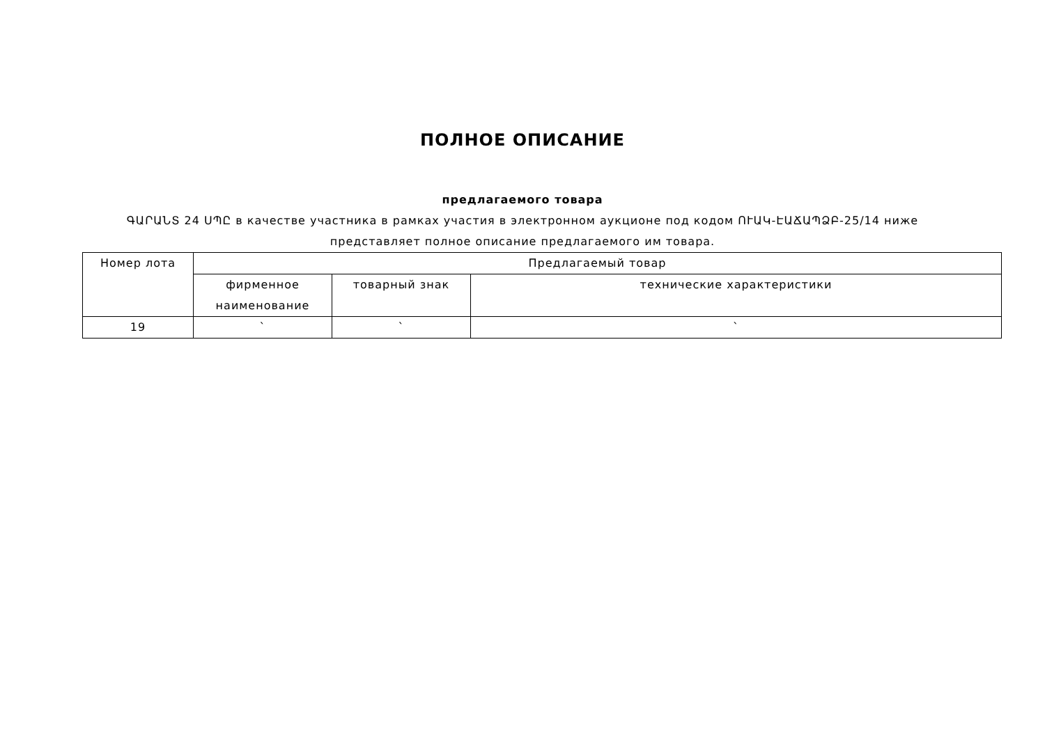ПОЛНОЕ ОПИСАНИЕ
предлагаемого товара
ԳԱՐԱՆՏ 24 ՍՊԸ в качестве участника в рамках участия в электронном аукционе под кодом ՈՒԱԿ-ԷԱՃԱՊՁԲ-25/14 ниже представляет полное описание предлагаемого им товара.
| Номер лота | Предлагаемый товар | | |
| --- | --- | --- | --- |
| | фирменное наименование | товарный знак | технические характеристики |
| 19 | ` | ` | ` |